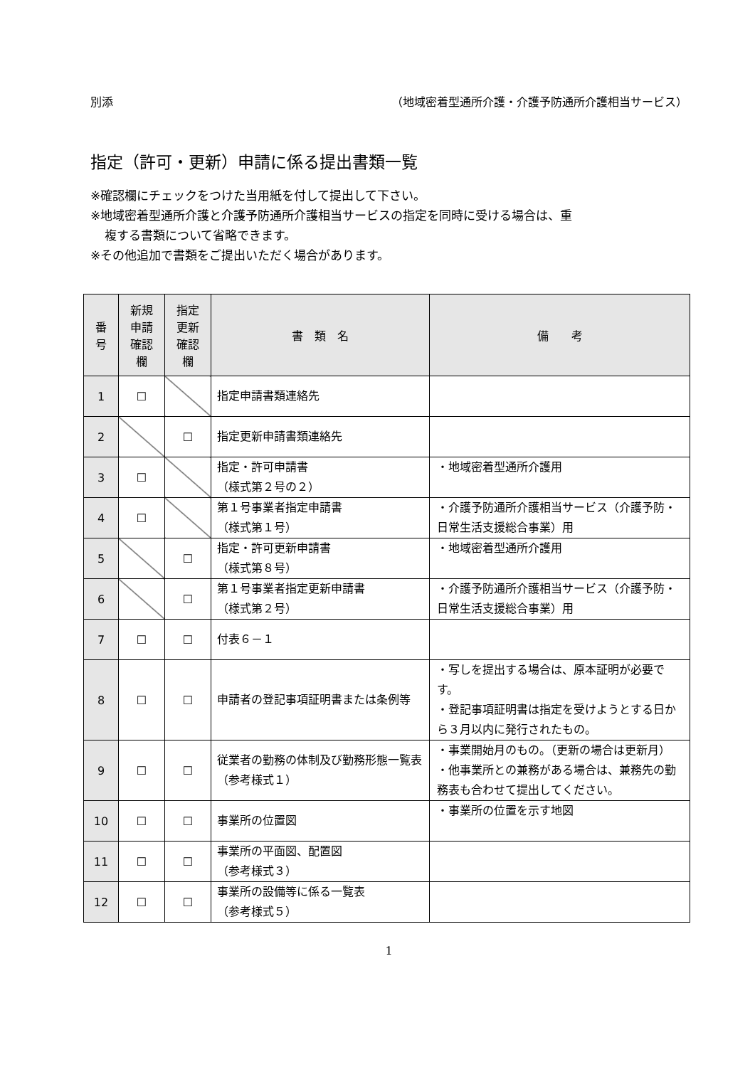別添 （地域密着型通所介護・介護予防通所介護相当サービス）
指定（許可・更新）申請に係る提出書類一覧
※確認欄にチェックをつけた当用紙を付して提出して下さい。
※地域密着型通所介護と介護予防通所介護相当サービスの指定を同時に受ける場合は、重
複する書類について省略できます。
※その他追加で書類をご提出いただく場合があります。
| 番 号 | 新規 申請 確認 欄 | 指定 更新 確認 欄 | 書 類 名 | 備 考 |
| --- | --- | --- | --- | --- |
| 1 | ☐ | | 指定申請書類連絡先 | |
| 2 | | ☐ | 指定更新申請書類連絡先 | |
| 3 | ☐ | | 指定・許可申請書 （様式第２号の２） | ・地域密着型通所介護用 |
| 4 | ☐ | | 第１号事業者指定申請書 （様式第１号） | ・介護予防通所介護相当サービス（介護予防・日常生活支援総合事業）用 |
| 5 | | ☐ | 指定・許可更新申請書 （様式第８号） | ・地域密着型通所介護用 |
| 6 | | ☐ | 第１号事業者指定更新申請書 （様式第２号） | ・介護予防通所介護相当サービス（介護予防・日常生活支援総合事業）用 |
| 7 | ☐ | ☐ | 付表６－１ | |
| 8 | ☐ | ☐ | 申請者の登記事項証明書または条例等 | ・写しを提出する場合は、原本証明が必要です。 ・登記事項証明書は指定を受けようとする日から３月以内に発行されたもの。 |
| 9 | ☐ | ☐ | 従業者の勤務の体制及び勤務形態一覧表 （参考様式１） | ・事業開始月のもの。（更新の場合は更新月） ・他事業所との兼務がある場合は、兼務先の勤務表も合わせて提出してください。 |
| 10 | ☐ | ☐ | 事業所の位置図 | ・事業所の位置を示す地図 |
| 11 | ☐ | ☐ | 事業所の平面図、配置図 （参考様式３） | |
| 12 | ☐ | ☐ | 事業所の設備等に係る一覧表 （参考様式５） | |
1